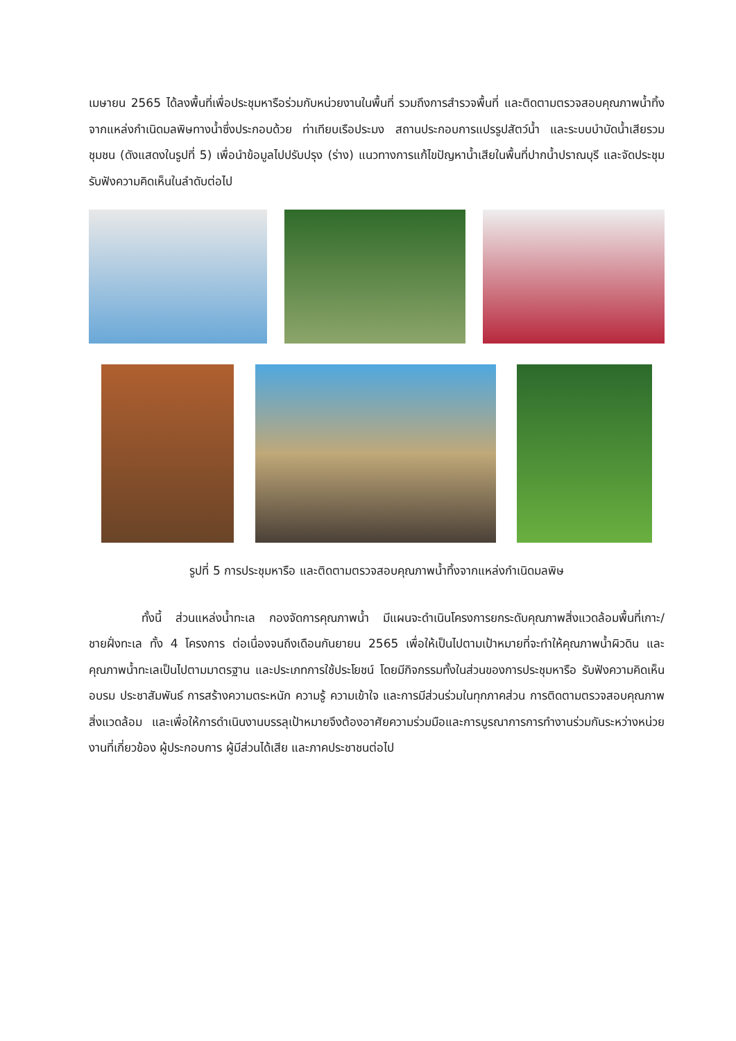เมษายน 2565 ได้ลงพื้นที่เพื่อประชุมหารือร่วมกับหน่วยงานในพื้นที่ รวมถึงการสำรวจพื้นที่ และติดตามตรวจสอบคุณภาพน้ำทิ้งจากแหล่งกำเนิดมลพิษทางน้ำซึ่งประกอบด้วย ท่าเทียบเรือประมง สถานประกอบการแปรรูปสัตว์น้ำ และระบบบำบัดน้ำเสียรวมชุมชน (ดังแสดงในรูปที่ 5) เพื่อนำข้อมูลไปปรับปรุง (ร่าง) แนวทางการแก้ไขปัญหาน้ำเสียในพื้นที่ปากน้ำปราณบุรี และจัดประชุมรับฟังความคิดเห็นในลำดับต่อไป
รูปที่ 5 การประชุมหารือ และติดตามตรวจสอบคุณภาพน้ำทิ้งจากแหล่งกำเนิดมลพิษ
ทั้งนี้ ส่วนแหล่งน้ำทะเล กองจัดการคุณภาพน้ำ มีแผนจะดำเนินโครงการยกระดับคุณภาพสิ่งแวดล้อมพื้นที่เกาะ/ชายฝั่งทะเล ทั้ง 4 โครงการ ต่อเนื่องจนถึงเดือนกันยายน 2565 เพื่อให้เป็นไปตามเป้าหมายที่จะทำให้คุณภาพน้ำผิวดิน และคุณภาพน้ำทะเลเป็นไปตามมาตรฐาน และประเภทการใช้ประโยชน์ โดยมีกิจกรรมทั้งในส่วนของการประชุมหารือ รับฟังความคิดเห็น อบรม ประชาสัมพันธ์ การสร้างความตระหนัก ความรู้ ความเข้าใจ และการมีส่วนร่วมในทุกภาคส่วน การติดตามตรวจสอบคุณภาพสิ่งแวดล้อม และเพื่อให้การดำเนินงานบรรลุเป้าหมายจึงต้องอาศัยความร่วมมือและการบูรณาการการทำงานร่วมกันระหว่างหน่วยงานที่เกี่ยวข้อง ผู้ประกอบการ ผู้มีส่วนได้เสีย และภาคประชาชนต่อไป